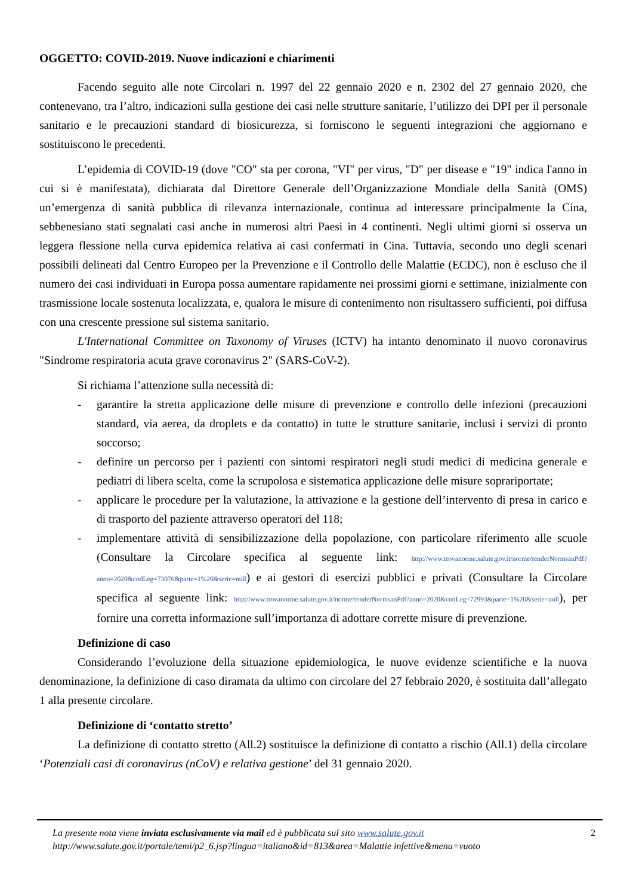OGGETTO: COVID-2019. Nuove indicazioni e chiarimenti
Facendo seguito alle note Circolari n. 1997 del 22 gennaio 2020 e n. 2302 del 27 gennaio 2020, che contenevano, tra l’altro, indicazioni sulla gestione dei casi nelle strutture sanitarie, l’utilizzo dei DPI per il personale sanitario e le precauzioni standard di biosicurezza, si forniscono le seguenti integrazioni che aggiornano e sostituiscono le precedenti.
L’epidemia di COVID-19 (dove "CO" sta per corona, "VI" per virus, "D" per disease e "19" indica l'anno in cui si è manifestata), dichiarata dal Direttore Generale dell’Organizzazione Mondiale della Sanità (OMS) un’emergenza di sanità pubblica di rilevanza internazionale, continua ad interessare principalmente la Cina, sebbenesiano stati segnalati casi anche in numerosi altri Paesi in 4 continenti. Negli ultimi giorni si osserva un leggera flessione nella curva epidemica relativa ai casi confermati in Cina. Tuttavia, secondo uno degli scenari possibili delineati dal Centro Europeo per la Prevenzione e il Controllo delle Malattie (ECDC), non è escluso che il numero dei casi individuati in Europa possa aumentare rapidamente nei prossimi giorni e settimane, inizialmente con trasmissione locale sostenuta localizzata, e, qualora le misure di contenimento non risultassero sufficienti, poi diffusa con una crescente pressione sul sistema sanitario.
L'International Committee on Taxonomy of Viruses (ICTV) ha intanto denominato il nuovo coronavirus "Sindrome respiratoria acuta grave coronavirus 2" (SARS-CoV-2).
Si richiama l’attenzione sulla necessità di:
- garantire la stretta applicazione delle misure di prevenzione e controllo delle infezioni (precauzioni standard, via aerea, da droplets e da contatto) in tutte le strutture sanitarie, inclusi i servizi di pronto soccorso;
- definire un percorso per i pazienti con sintomi respiratori negli studi medici di medicina generale e pediatri di libera scelta, come la scrupolosa e sistematica applicazione delle misure soprariportate;
- applicare le procedure per la valutazione, la attivazione e la gestione dell’intervento di presa in carico e di trasporto del paziente attraverso operatori del 118;
- implementare attività di sensibilizzazione della popolazione, con particolare riferimento alle scuole (Consultare la Circolare specifica al seguente link: http://www.trovanorme.salute.gov.it/norme/renderNormsanPdf?anno=2020&codLeg=73076&parte=1%20&serie=null) e ai gestori di esercizi pubblici e privati (Consultare la Circolare specifica al seguente link: http://www.trovanorme.salute.gov.it/norme/renderNormsanPdf?anno=2020&codLeg=72993&parte=1%20&serie=null), per fornire una corretta informazione sull’importanza di adottare corrette misure di prevenzione.
Definizione di caso
Considerando l’evoluzione della situazione epidemiologica, le nuove evidenze scientifiche e la nuova denominazione, la definizione di caso diramata da ultimo con circolare del 27 febbraio 2020, è sostituita dall’allegato 1 alla presente circolare.
Definizione di ‘contatto stretto’
La definizione di contatto stretto (All.2) sostituisce la definizione di contatto a rischio (All.1) della circolare ‘Potenziali casi di coronavirus (nCoV) e relativa gestione’ del 31 gennaio 2020.
La presente nota viene inviata esclusivamente via mail ed è pubblicata sul sito www.salute.gov.it
http://www.salute.gov.it/portale/temi/p2_6.jsp?lingua=italiano&id=813&area=Malattie infettive&menu=vuoto
2